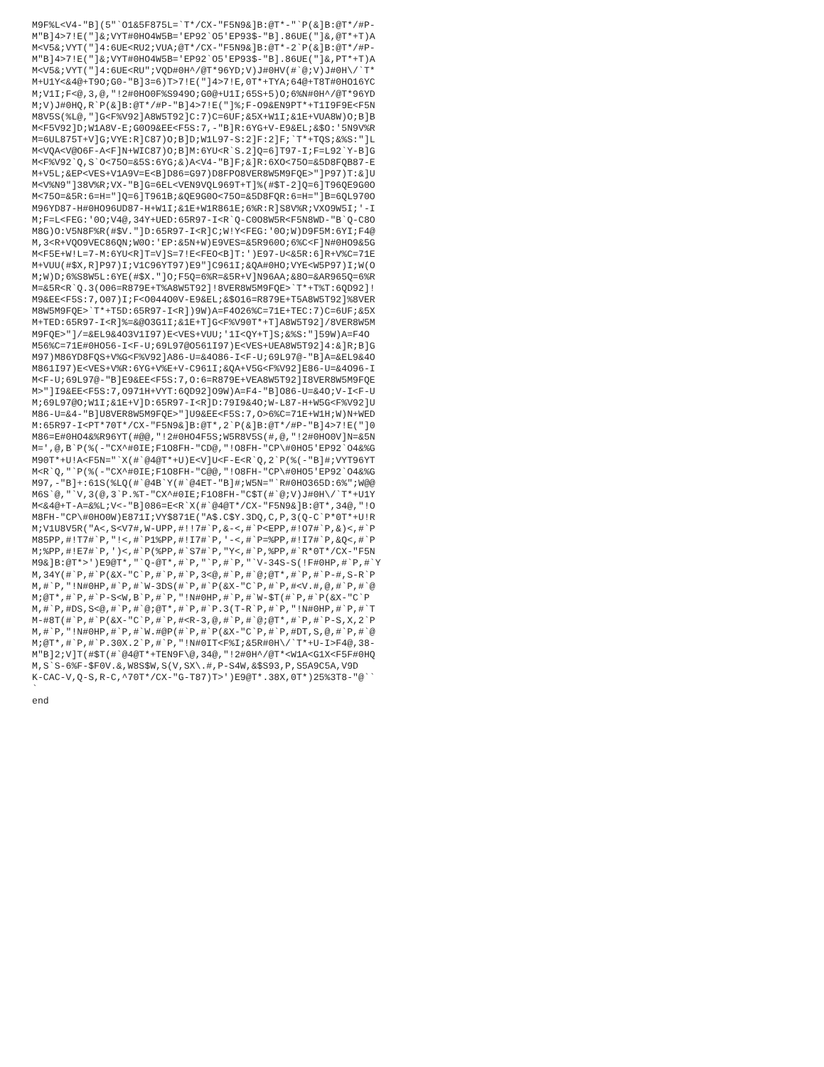M9F%L<V4-"B](5"`O1&5F875L=`T*/CX-"F5N9&]B:@T*-"`P(&]B:@T*/#P-
M"B]4>7!E("]&;VYT#0HO4W5B='EP92`O5'EP93$-"B].86UE("]&,@T*+T)A
M<V5&;VYT("]4:6UE<RU2;VUA;@T*/CX-"F5N9&]B:@T*-2`P(&]B:@T*/#P-
M"B]4>7!E("]&;VYT#0HO4W5B='EP92`O5'EP93$-"B].86UE("]&,PT*+T)A
M<V5&;VYT("]4:6UE<RU";VQD#0H^/@T*96YD;V)J#0HV(#`@;V)J#0H\/`T*
M+U1Y<&4@+T9O;G0-"B]3=6)T>7!E("]4>7!E,0T*+TYA;64@+T8T#0HO16YC
M;V1I;F<@,3,@,"!2#0HO0F%S949O;G0@+U1I;65S+5)O;6%N#0H^/@T*96YD
M;V)J#0HQ,R`P(&]B:@T*/#P-"B]4>7!E("]%;F-O9&EN9PT*+T1I9F9E<F5N
M8V5S(%L@,"]G<F%V92]A8W5T92]C:7)C=6UF;&5X+W1I;&1E+VUA8W)O;B]B
M<F5V92]D;W1A8V-E;G0O9&EE<F5S:7,-"B]R:6YG+V-E9&EL;&$O:'5N9V%R
M=6UL875T+V]G;VYE:R]C87)O;B]D;W1L97-S:2]F:2]F;`T*+TQS;&%S:"]L
M<VQA<V@O6F-A<F]N+WIC87)O;B]M:6YU<R`S.2]Q=6]T97-I;F=L92`Y-B]G
M<F%V92`Q,S`O<75O=&5S:6YG;&)A<V4-"B]F;&]R:6XO<75O=&5D8FQB87-E
M+V5L;&EP<VES+V1A9V=E<B]D86=G97)D8FPO8VER8W5M9FQE>"]P97)T:&]U
M<V%N9"]38V%R;VX-"B]G=6EL<VEN9VQL969T+T]%(#$T-2]Q=6]T96QE9G0O
M<75O=&5R:6=H="]Q=6]T961B;&QE9G0O<75O=&5D8FQR:6=H="]B=6QL970O
M96YD87-H#0HO96UD87-H+W1I;&1E+W1R861E;6%R:R]S8V%R;VXO9W5I;'-I
M;F=L<FEG:'0O;V4@,34Y+UED:65R97-I<R`Q-C0O8W5R<F5N8WD-"B`Q-C8O
M8G)O:V5N8F%R(#$V."]D:65R97-I<R]C;W!Y<FEG:'0O;W)D9F5M:6YI;F4@
M,3<R+VQO9VEC86QN;W0O:'EP:&5N+W)E9VES=&5R960O;6%C<F]N#0HO9&5G
M<F5E+W!L=7-M:6YU<R]T=V]S=7!E<FEO<B]T:')E97-U<&5R:6]R+V%C=71E
M+VUU(#$X,R]P97)I;V1C96YT97)E9"]C961I;&QA#0HO;VYE<W5P97)I;W(O
M;W)D;6%S8W5L:6YE(#$X."]O;F5Q=6%R=&5R+V]N96AA;&8O=&AR965Q=6%R
M=&5R<R`Q.3(O06=R879E+T%A8W5T92]!8VER8W5M9FQE>`T*+T%T:6QD92]!
M9&EE<F5S:7,O07)I;F<O044O0V-E9&EL;&$O16=R879E+T5A8W5T92]%8VER
M8W5M9FQE>`T*+T5D:65R97-I<R])9W)A=F4O26%C=71E+TEC:7)C=6UF;&5X
M+TED:65R97-I<R]%=&@O3G1I;&1E+T]G<F%V90T*+T]A8W5T92]/8VER8W5M
M9FQE>"]/=&EL9&4O3V1I97)E<VES+VUU;'1I<QY+T]S;&%S:"]59W)A=F4O
M56%C=71E#0HO56-I<F-U;69L97@O561I97)E<VES+UEA8W5T92]4:&]R;B]G
M97)M86YD8FQS+V%G<F%V92]A86-U=&4O86-I<F-U;69L97@-"B]A=&EL9&4O
M861I97)E<VES+V%R:6YG+V%E+V-C961I;&QA+V5G<F%V92]E86-U=&4O96-I
M<F-U;69L97@-"B]E9&EE<F5S:7,O:6=R879E+VEA8W5T92]I8VER8W5M9FQE
M>"]I9&EE<F5S:7,O971H+VYT:6QD92]O9W)A=F4-"B]O86-U=&4O;V-I<F-U
M;69L97@O;W1I;&1E+V]D:65R97-I<R]D:79I9&4O;W-L87-H+W5G<F%V92]U
M86-U=&4-"B]U8VER8W5M9FQE>"]U9&EE<F5S:7,O>6%C=71E+W1H;W)N+WED
M:65R97-I<PT*70T*/CX-"F5N9&]B:@T*,2`P(&]B:@T*/#P-"B]4>7!E("]0
M86=E#0HO4&%R96YT(#@@,"!2#0HO4F5S;W5R8V5S(#,@,"!2#0HO0V]N=&5N
M=',@,B`P(%(-"CX^#0IE;F1O8FH-"CD@,"!O8FH-"CP\#0HO5'EP92`O4&%G
M90T*+U!A<F5N="`X(#`@4@T*+U)E<V]U<F-E<R`Q,2`P(%(-"B]#;VYT96YT
M<R`Q,"`P(%(-"CX^#0IE;F1O8FH-"C@@,"!O8FH-"CP\#0HO5'EP92`O4&%G
M97,-"B]+:61S(%LQ(#`@4B`Y(#`@4ET-"B]#;W5N="`R#0HO365D:6%";W@@
M6S`@,"`V,3(@,3`P.%T-"CX^#0IE;F1O8FH-"C$T(#`@;V)J#0H\/`T*+U1Y
M<&4@+T-A=&%L;V<-"B]086=E<R`X(#`@4@T*/CX-"F5N9&]B:@T*,34@,"!O
M8FH-"CP\#0HO0W)E871I;VY$871E("A$.C$Y.3DQ,C,P,3(Q-C`P*0T*+U!R
M;V1U8V5R("A<,S<V7#,W-UPP,#!!7#`P,&-<,#`P<EPP,#!O7#`P,&)<,#`P
M85PP,#!T7#`P,"!<,#`P1%PP,#!I7#`P,'-<,#`P=%PP,#!I7#`P,&Q<,#`P
M;%PP,#!E7#`P,')<,#`P(%PP,#`S7#`P,"Y<,#`P,%PP,#`R*0T*/CX-"F5N
M9&]B:@T*>')E9@T*,"`Q-@T*,#`P,"`P,#`P,"`V-34S-S(!F#0HP,#`P,#`Y
M,34Y(#`P,#`P(&X-"C`P,#`P,#`P,3<@,#`P,#`@;@T*,#`P,#`P-#,S-R`P
M,#`P,"!N#0HP,#`P,#`W-3DS(#`P,#`P(&X-"C`P,#`P,#<V.#,@,#`P,#`@
M;@T*,#`P,#`P-S<W,B`P,#`P,"!N#0HP,#`P,#`W-$T(#`P,#`P(&X-"C`P
M,#`P,#DS,S<@,#`P,#`@;@T*,#`P,#`P.3(T-R`P,#`P,"!N#0HP,#`P,#`T
M-#8T(#`P,#`P(&X-"C`P,#`P,#<R-3,@,#`P,#`@;@T*,#`P,#`P-S,X,2`P
M,#`P,"!N#0HP,#`P,#`W.#@P(#`P,#`P(&X-"C`P,#`P,#DT,S,@,#`P,#`@
M;@T*,#`P,#`P.30X.2`P,#`P,"!N#0IT<F%I;&5R#0H\/`T*+U-I>F4@,38-
M"B]2;V]T(#$T(#`@4@T*+TEN9F\@,34@,"!2#0H^/@T*<W1A<G1X<F5F#0HQ
M,S`S-6%F-$F0V.&,W8S$W,S(V,SX\.#,P-S4W,&$S93,P,S5A9C5A,V9D
K-CAC-V,Q-S,R-C,^70T*/CX-"G-T87)T>')E9@T*.38X,0T*)25%3T8-"@``
`
end